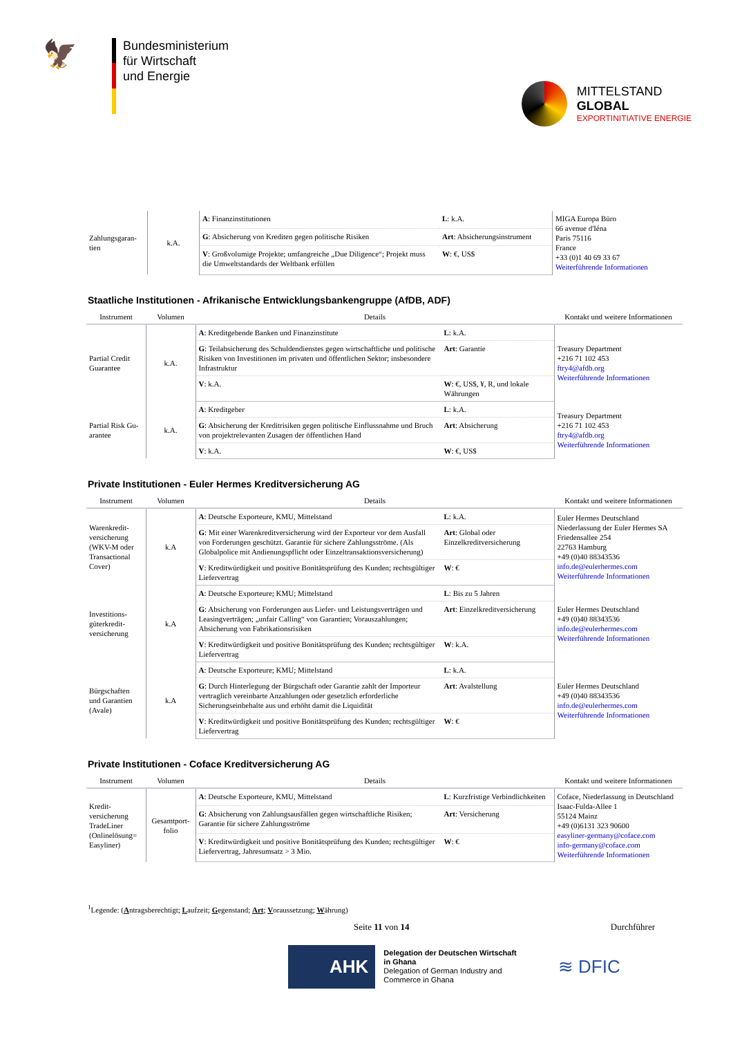🦅
Bundesministerium
für Wirtschaft
und Energie
MITTELSTAND
GLOBAL
EXPORTINITIATIVE ENERGIE
| Zahlungsgaran-tien | k.A. | A : Finanzinstitutionen | L : k.A. | MIGA Europa Büro 66 avenue d'Iéna Paris 75116 France +33 (0)1 40 69 33 67 Weiterführende Informationen |
| | | G : Absicherung von Krediten gegen politische Risiken | Art : Absicherungsinstrument | |
| | | V : Großvolumige Projekte; umfangreiche „Due Diligence“; Projekt muss die Umweltstandards der Weltbank erfüllen | W : €, US$ | |
Staatliche Institutionen - Afrikanische Entwicklungsbankengruppe (AfDB, ADF)
| Instrument | Volumen | Details | | Kontakt und weitere Informationen |
| --- | --- | --- | --- | --- |
| Partial Credit Guarantee | k.A. | A : Kreditgebende Banken und Finanzinstitute | L : k.A. | Treasury Department +216 71 102 453 ftry4@afdb.org Weiterführende Informationen |
| | | G : Teilabsicherung des Schuldendienstes gegen wirtschaftliche und politische Risiken von Investitionen im privaten und öffentlichen Sektor; insbesondere Infrastruktur | Art : Garantie | |
| | | V : k.A. | W : €, US$, ¥, R, und lokale Währungen | |
| Partial Risk Gu-arantee | k.A. | A : Kreditgeber | L : k.A. | Treasury Department +216 71 102 453 ftry4@afdb.org Weiterführende Informationen |
| | | G : Absicherung der Kreditrisiken gegen politische Einflussnahme und Bruch von projektrelevanten Zusagen der öffentlichen Hand | Art : Absicherung | |
| | | V : k.A. | W : €, US$ | |
Private Institutionen - Euler Hermes Kreditversicherung AG
| Instrument | Volumen | Details | | Kontakt und weitere Informationen |
| --- | --- | --- | --- | --- |
| Warenkredit-versicherung (WKV-M oder Transactional Cover) | k.A | A : Deutsche Exporteure, KMU, Mittelstand | L : k.A. | Euler Hermes Deutschland Niederlassung der Euler Hermes SA Friedensallee 254 22763 Hamburg +49 (0)40 88343536 info.de@eulerhermes.com Weiterführende Informationen |
| | | G : Mit einer Warenkreditversicherung wird der Exporteur vor dem Ausfall von Forderungen geschützt. Garantie für sichere Zahlungsströme. (Als Globalpolice mit Andienungspflicht oder Einzeltransaktionsversicherung) | Art : Global oder Einzelkreditversicherung | |
| | | V : Kreditwürdigkeit und positive Bonitätsprüfung des Kunden; rechtsgültiger Liefervertrag | W : € | |
| Investitions-güterkredit-versicherung | k.A | A : Deutsche Exporteure; KMU; Mittelstand | L : Bis zu 5 Jahren | Euler Hermes Deutschland +49 (0)40 88343536 info.de@eulerhermes.com Weiterführende Informationen |
| | | G : Absicherung von Forderungen aus Liefer- und Leistungsverträgen und Leasingverträgen; „unfair Calling“ von Garantien; Vorauszahlungen; Absicherung von Fabrikationsrisiken | Art : Einzelkreditversicherung | |
| | | V : Kreditwürdigkeit und positive Bonitätsprüfung des Kunden; rechtsgültiger Liefervertrag | W : k.A. | |
| Bürgschaften und Garantien (Avale) | k.A | A : Deutsche Exporteure; KMU; Mittelstand | L : k.A. | Euler Hermes Deutschland +49 (0)40 88343536 info.de@eulerhermes.com Weiterführende Informationen |
| | | G : Durch Hinterlegung der Bürgschaft oder Garantie zahlt der Importeur vertraglich vereinbarte Anzahlungen oder gesetzlich erforderliche Sicherungseinbehalte aus und erhöht damit die Liquidität | Art : Avalstellung | |
| | | V : Kreditwürdigkeit und positive Bonitätsprüfung des Kunden; rechtsgültiger Liefervertrag | W : € | |
Private Institutionen - Coface Kreditversicherung AG
| Instrument | Volumen | Details | | Kontakt und weitere Informationen |
| --- | --- | --- | --- | --- |
| Kredit-versicherung TradeLiner (Onlinelösung= Easyliner) | Gesamtport-folio | A : Deutsche Exporteure, KMU, Mittelstand | L : Kurzfristige Verbindlichkeiten | Coface, Niederlassung in Deutschland Isaac-Fulda-Allee 1 55124 Mainz +49 (0)6131 323 90600 easyliner-germany@coface.com info-germany@coface.com Weiterführende Informationen |
| | | G : Absicherung von Zahlungsausfällen gegen wirtschaftliche Risiken; Garantie für sichere Zahlungsströme | Art : Versicherung | |
| | | V : Kreditwürdigkeit und positive Bonitätsprüfung des Kunden; rechtsgültiger Liefervertrag, Jahresumsatz > 3 Mio. | W : € | |
<sup>1</sup> Legende: (Antragsberechtigt; Laufzeit; Gegenstand; Art; Voraussetzung; Währung)
Seite 11 von 14 Durchführer
AHK
Delegation der Deutschen Wirtschaft
in Ghana
Delegation of German Industry and
Commerce in Ghana
≋ DFIC